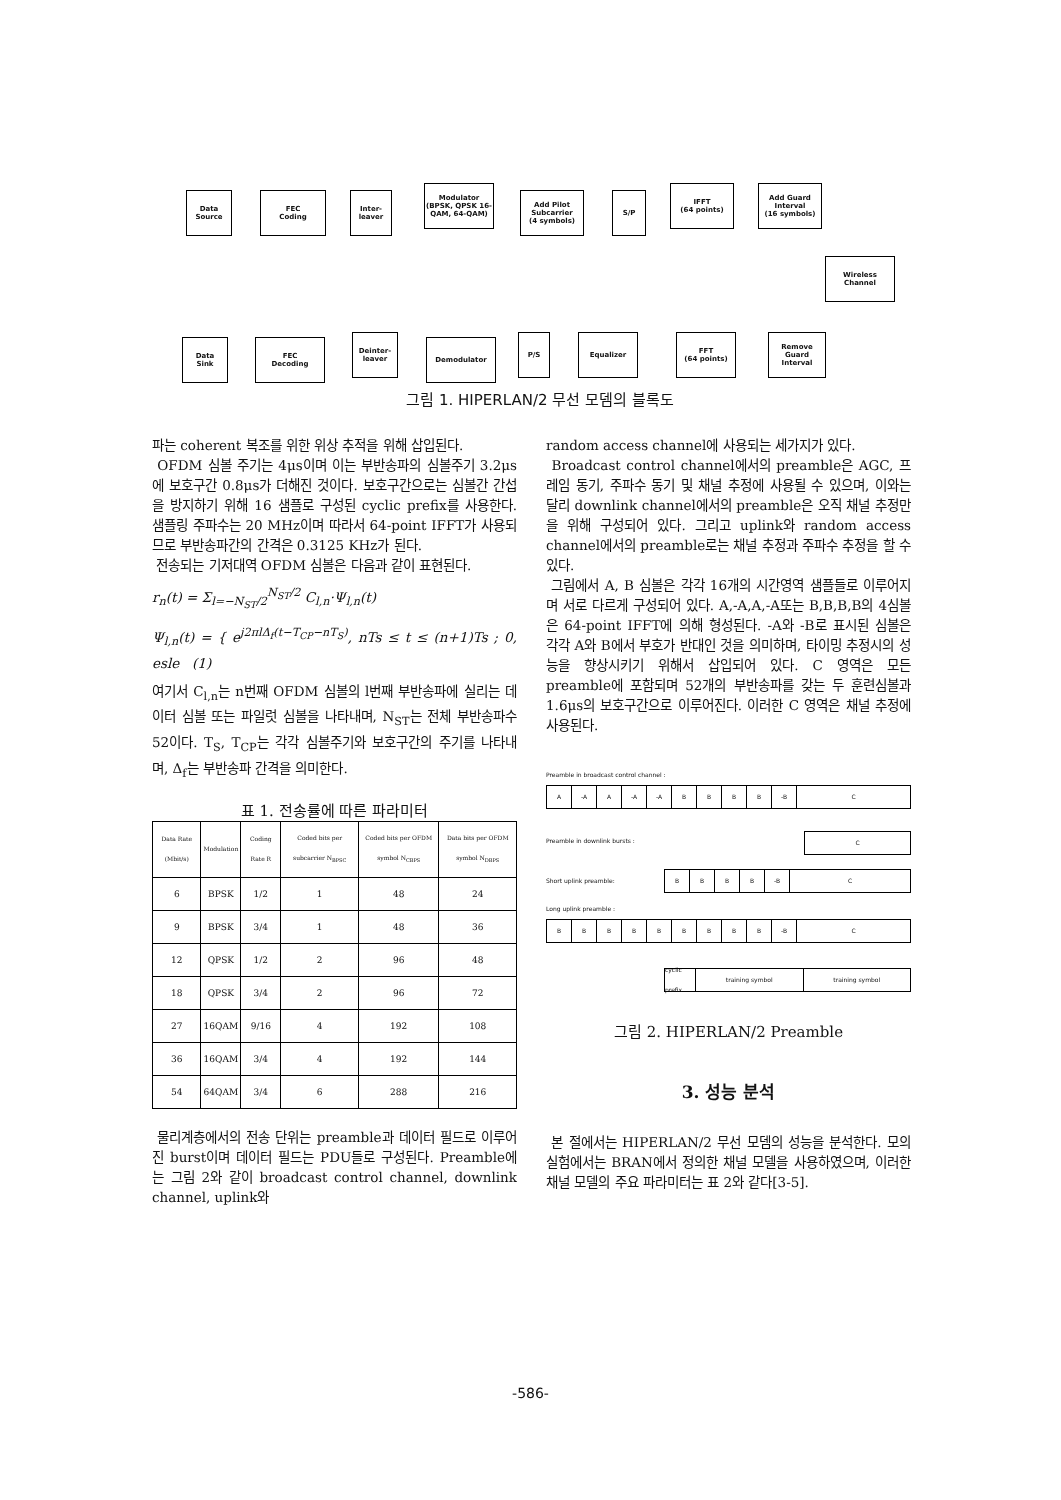Data
Source
FEC
Coding
Inter-
leaver
Modulator
(BPSK, QPSK 16-QAM, 64-QAM)
Add Pilot Subcarrier
(4 symbols)
S/P
IFFT
(64 points)
Add Guard Interval
(16 symbols)
Wireless
Channel
Data
Sink
FEC
Decoding
Deinter-
leaver
Demodulator
P/S Equalizer
FFT
(64 points)
Remove Guard Interval
그림 1. HIPERLAN/2 무선 모뎀의 블록도
파는 coherent 복조를 위한 위상 추적을 위해 삽입된다.
OFDM 심볼 주기는 4μs이며 이는 부반송파의 심볼주기 3.2μs에 보호구간 0.8μs가 더해진 것이다. 보호구간으로는 심볼간 간섭을 방지하기 위해 16 샘플로 구성된 cyclic prefix를 사용한다. 샘플링 주파수는 20 MHz이며 따라서 64-point IFFT가 사용되므로 부반송파간의 간격은 0.3125 KHz가 된다.
전송되는 기저대역 OFDM 심볼은 다음과 같이 표현된다.
r<sub>n</sub>(t) = Σ<sub>l=−N<sub>ST</sub>/2</sub><sup>N<sub>ST</sub>/2</sup> C<sub>l,n</sub>·Ψ<sub>l,n</sub>(t)
Ψ<sub>l,n</sub>(t) = { e<sup>j2πlΔ<sub>f</sub>(t−T<sub>CP</sub>−nT<sub>S</sub>)</sup>, nTs ≤ t ≤ (n+1)Ts ; 0, esle (1)
여기서 C<sub>l,n</sub>는 n번째 OFDM 심볼의 l번째 부반송파에 실리는 데이터 심볼 또는 파일럿 심볼을 나타내며, N<sub>ST</sub>는 전체 부반송파수 52이다. T<sub>S</sub>, T<sub>CP</sub>는 각각 심볼주기와 보호구간의 주기를 나타내며, Δ<sub>f</sub>는 부반송파 간격을 의미한다.
표 1. 전송률에 따른 파라미터
| Data Rate (Mbit/s) | Modulation | Coding Rate R | Coded bits per subcarrier N<sub>BPSC</sub> | Coded bits per OFDM symbol N<sub>CBPS</sub> | Data bits per OFDM symbol N<sub>DBPS</sub> |
| --- | --- | --- | --- | --- | --- |
| 6 | BPSK | 1/2 | 1 | 48 | 24 |
| 9 | BPSK | 3/4 | 1 | 48 | 36 |
| 12 | QPSK | 1/2 | 2 | 96 | 48 |
| 18 | QPSK | 3/4 | 2 | 96 | 72 |
| 27 | 16QAM | 9/16 | 4 | 192 | 108 |
| 36 | 16QAM | 3/4 | 4 | 192 | 144 |
| 54 | 64QAM | 3/4 | 6 | 288 | 216 |
물리계층에서의 전송 단위는 preamble과 데이터 필드로 이루어진 burst이며 데이터 필드는 PDU들로 구성된다. Preamble에는 그림 2와 같이 broadcast control channel, downlink channel, uplink와
random access channel에 사용되는 세가지가 있다.
Broadcast control channel에서의 preamble은 AGC, 프레임 동기, 주파수 동기 및 채널 추정에 사용될 수 있으며, 이와는 달리 downlink channel에서의 preamble은 오직 채널 추정만을 위해 구성되어 있다. 그리고 uplink와 random access channel에서의 preamble로는 채널 추정과 주파수 추정을 할 수 있다.
그림에서 A, B 심볼은 각각 16개의 시간영역 샘플들로 이루어지며 서로 다르게 구성되어 있다. A,-A,A,-A또는 B,B,B,B의 4심볼은 64-point IFFT에 의해 형성된다. -A와 -B로 표시된 심볼은 각각 A와 B에서 부호가 반대인 것을 의미하며, 타이밍 추정시의 성능을 향상시키기 위해서 삽입되어 있다. C 영역은 모든 preamble에 포함되며 52개의 부반송파를 갖는 두 훈련심볼과 1.6μs의 보호구간으로 이루어진다. 이러한 C 영역은 채널 추정에 사용된다.
Preamble in broadcast control channel :
A -A A -A -A BBBB -B C
Preamble in downlink bursts : C
Short uplink preamble:
BBBB -B C
Long uplink preamble :
BBBBBBBBB -B C
cyclic prefix training symbol training symbol
그림 2. HIPERLAN/2 Preamble
3. 성능 분석
본 절에서는 HIPERLAN/2 무선 모뎀의 성능을 분석한다. 모의 실험에서는 BRAN에서 정의한 채널 모델을 사용하였으며, 이러한 채널 모델의 주요 파라미터는 표 2와 같다[3-5].
-586-